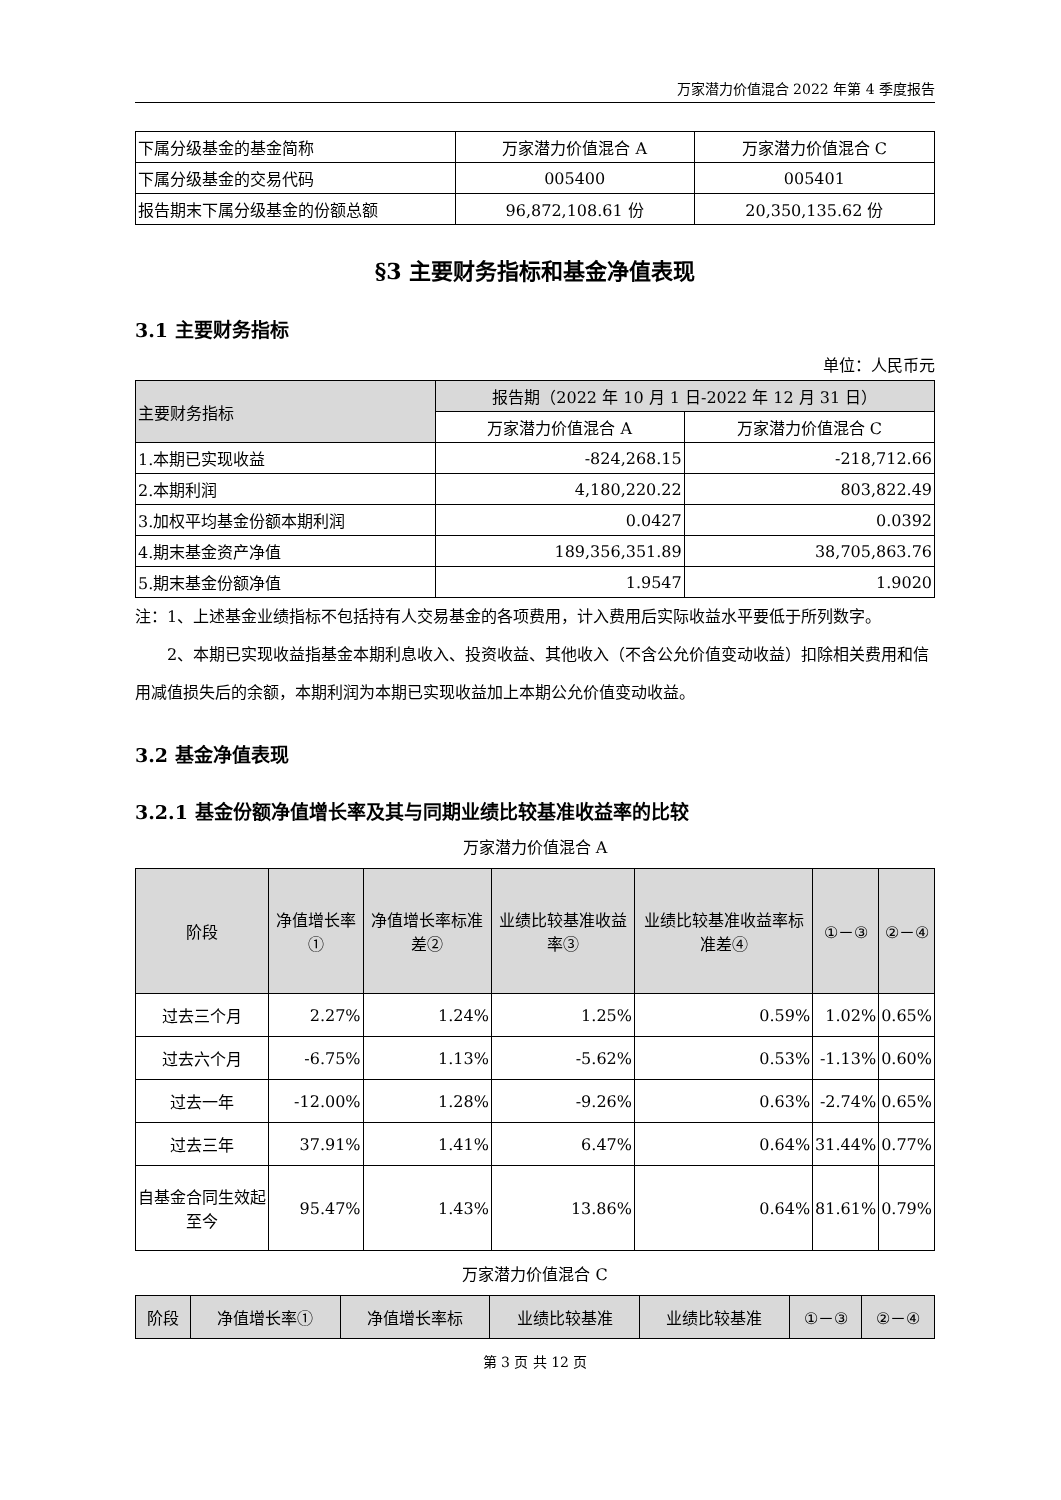万家潜力价值混合 2022 年第 4 季度报告
| 下属分级基金的基金简称 | 万家潜力价值混合 A | 万家潜力价值混合 C |
| 下属分级基金的交易代码 | 005400 | 005401 |
| 报告期末下属分级基金的份额总额 | 96,872,108.61 份 | 20,350,135.62 份 |
§3 主要财务指标和基金净值表现
3.1 主要财务指标
单位：人民币元
| 主要财务指标 | 报告期（2022 年 10 月 1 日-2022 年 12 月 31 日） | |
| | 万家潜力价值混合 A | 万家潜力价值混合 C |
| 1.本期已实现收益 | -824,268.15 | -218,712.66 |
| 2.本期利润 | 4,180,220.22 | 803,822.49 |
| 3.加权平均基金份额本期利润 | 0.0427 | 0.0392 |
| 4.期末基金资产净值 | 189,356,351.89 | 38,705,863.76 |
| 5.期末基金份额净值 | 1.9547 | 1.9020 |
注：1、上述基金业绩指标不包括持有人交易基金的各项费用，计入费用后实际收益水平要低于所列数字。
2、本期已实现收益指基金本期利息收入、投资收益、其他收入（不含公允价值变动收益）扣除相关费用和信用减值损失后的余额，本期利润为本期已实现收益加上本期公允价值变动收益。
3.2 基金净值表现
3.2.1 基金份额净值增长率及其与同期业绩比较基准收益率的比较
万家潜力价值混合 A
| 阶段 | 净值增长率① | 净值增长率标准差② | 业绩比较基准收益率③ | 业绩比较基准收益率标准差④ | ①－③ | ②－④ |
| 过去三个月 | 2.27% | 1.24% | 1.25% | 0.59% | 1.02% | 0.65% |
| 过去六个月 | -6.75% | 1.13% | -5.62% | 0.53% | -1.13% | 0.60% |
| 过去一年 | -12.00% | 1.28% | -9.26% | 0.63% | -2.74% | 0.65% |
| 过去三年 | 37.91% | 1.41% | 6.47% | 0.64% | 31.44% | 0.77% |
| 自基金合同生效起至今 | 95.47% | 1.43% | 13.86% | 0.64% | 81.61% | 0.79% |
万家潜力价值混合 C
| 阶段 | 净值增长率① | 净值增长率标 | 业绩比较基准 | 业绩比较基准 | ①－③ | ②－④ |
第 3 页 共 12 页